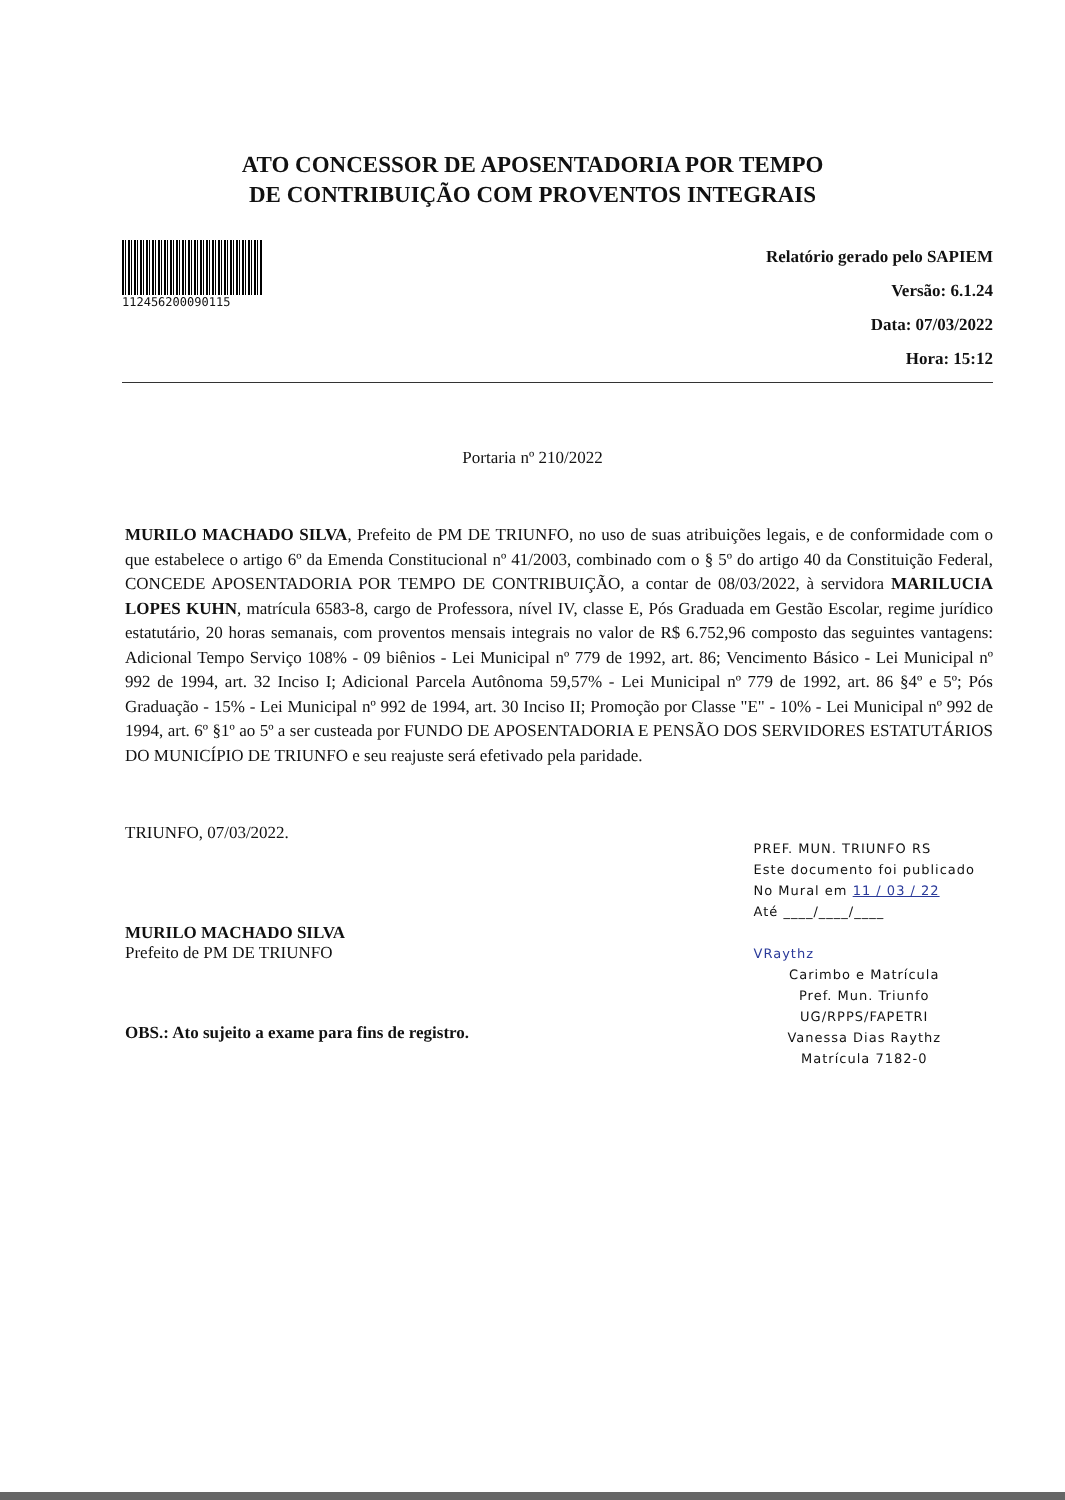ATO CONCESSOR DE APOSENTADORIA POR TEMPO
DE CONTRIBUIÇÃO COM PROVENTOS INTEGRAIS
112456200090115
Relatório gerado pelo SAPIEM
Versão: 6.1.24
Data: 07/03/2022
Hora: 15:12
Portaria nº 210/2022
MURILO MACHADO SILVA, Prefeito de PM DE TRIUNFO, no uso de suas atribuições legais, e de conformidade com o que estabelece o artigo 6º da Emenda Constitucional nº 41/2003, combinado com o § 5º do artigo 40 da Constituição Federal, CONCEDE APOSENTADORIA POR TEMPO DE CONTRIBUIÇÃO, a contar de 08/03/2022, à servidora MARILUCIA LOPES KUHN, matrícula 6583-8, cargo de Professora, nível IV, classe E, Pós Graduada em Gestão Escolar, regime jurídico estatutário, 20 horas semanais, com proventos mensais integrais no valor de R$ 6.752,96 composto das seguintes vantagens: Adicional Tempo Serviço 108% - 09 biênios - Lei Municipal nº 779 de 1992, art. 86; Vencimento Básico - Lei Municipal nº 992 de 1994, art. 32 Inciso I; Adicional Parcela Autônoma 59,57% - Lei Municipal nº 779 de 1992, art. 86 §4º e 5º; Pós Graduação - 15% - Lei Municipal nº 992 de 1994, art. 30 Inciso II; Promoção por Classe "E" - 10% - Lei Municipal nº 992 de 1994, art. 6º §1º ao 5º a ser custeada por FUNDO DE APOSENTADORIA E PENSÃO DOS SERVIDORES ESTATUTÁRIOS DO MUNICÍPIO DE TRIUNFO e seu reajuste será efetivado pela paridade.
TRIUNFO, 07/03/2022.
MURILO MACHADO SILVA
Prefeito de PM DE TRIUNFO
OBS.: Ato sujeito a exame para fins de registro.
PREF. MUN. TRIUNFO RS
Este documento foi publicado
No Mural em 11 / 03 / 22
Até ____/____/____
VRaythz
Carimbo e Matrícula
Pref. Mun. Triunfo
UG/RPPS/FAPETRI
Vanessa Dias Raythz
Matrícula 7182-0